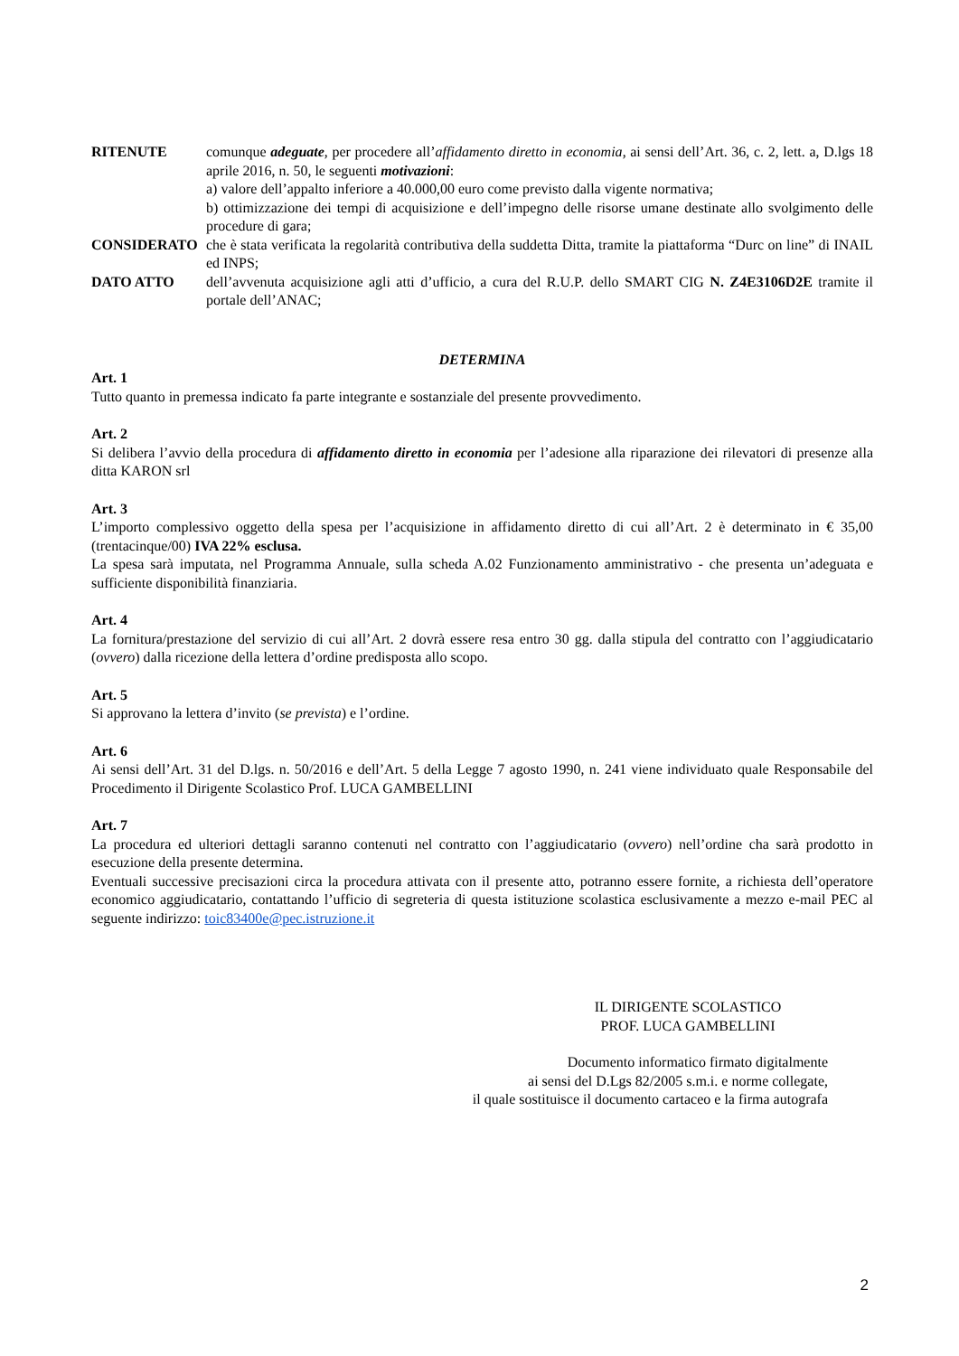RITENUTE comunque adeguate, per procedere all’affidamento diretto in economia, ai sensi dell’Art. 36, c. 2, lett. a, D.lgs 18 aprile 2016, n. 50, le seguenti motivazioni:
a) valore dell’appalto inferiore a 40.000,00 euro come previsto dalla vigente normativa;
b) ottimizzazione dei tempi di acquisizione e dell’impegno delle risorse umane destinate allo svolgimento delle procedure di gara;
CONSIDERATO che è stata verificata la regolarità contributiva della suddetta Ditta, tramite la piattaforma “Durc on line” di INAIL ed INPS;
DATO ATTO dell’avvenuta acquisizione agli atti d’ufficio, a cura del R.U.P. dello SMART CIG N. Z4E3106D2E tramite il portale dell’ANAC;
DETERMINA
Art. 1
Tutto quanto in premessa indicato fa parte integrante e sostanziale del presente provvedimento.
Art. 2
Si delibera l’avvio della procedura di affidamento diretto in economia per l’adesione alla riparazione dei rilevatori di presenze alla ditta KARON srl
Art. 3
L’importo complessivo oggetto della spesa per l’acquisizione in affidamento diretto di cui all’Art. 2 è determinato in € 35,00 (trentacinque/00) IVA 22% esclusa.
La spesa sarà imputata, nel Programma Annuale, sulla scheda A.02 Funzionamento amministrativo - che presenta un’adeguata e sufficiente disponibilità finanziaria.
Art. 4
La fornitura/prestazione del servizio di cui all’Art. 2 dovrà essere resa entro 30 gg. dalla stipula del contratto con l’aggiudicatario (ovvero) dalla ricezione della lettera d’ordine predisposta allo scopo.
Art. 5
Si approvano la lettera d’invito (se prevista) e l’ordine.
Art. 6
Ai sensi dell’Art. 31 del D.lgs. n. 50/2016 e dell’Art. 5 della Legge 7 agosto 1990, n. 241 viene individuato quale Responsabile del Procedimento il Dirigente Scolastico Prof. LUCA GAMBELLINI
Art. 7
La procedura ed ulteriori dettagli saranno contenuti nel contratto con l’aggiudicatario (ovvero) nell’ordine cha sarà prodotto in esecuzione della presente determina.
Eventuali successive precisazioni circa la procedura attivata con il presente atto, potranno essere fornite, a richiesta dell’operatore economico aggiudicatario, contattando l’ufficio di segreteria di questa istituzione scolastica esclusivamente a mezzo e-mail PEC al seguente indirizzo: toic83400e@pec.istruzione.it
IL DIRIGENTE SCOLASTICO
PROF. LUCA GAMBELLINI
Documento informatico firmato digitalmente
ai sensi del D.Lgs 82/2005 s.m.i. e norme collegate,
il quale sostituisce il documento cartaceo e la firma autografa
2